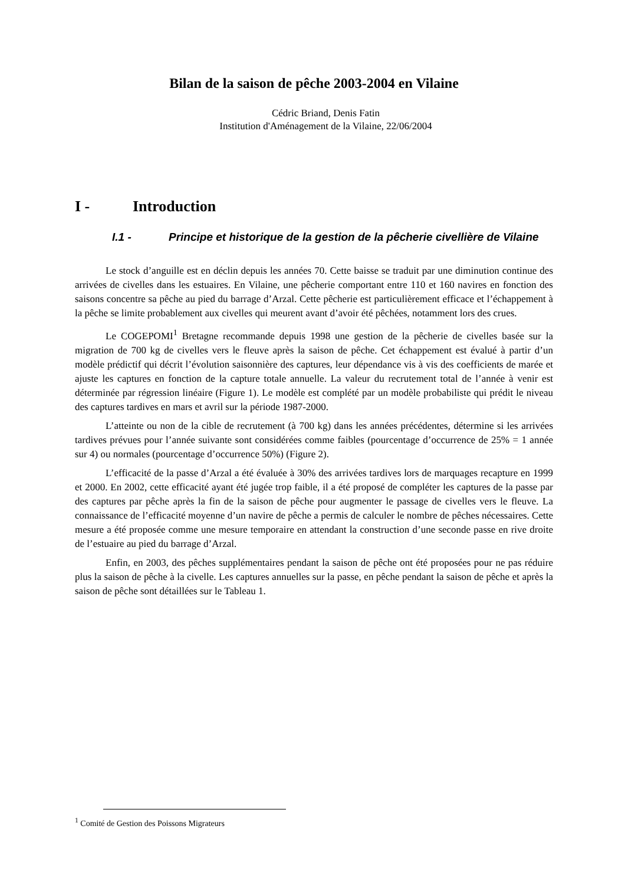Bilan de la saison de pêche 2003-2004 en Vilaine
Cédric Briand, Denis Fatin
Institution d'Aménagement de la Vilaine, 22/06/2004
I - Introduction
I.1 - Principe et historique de la gestion de la pêcherie civellière de Vilaine
Le stock d’anguille est en déclin depuis les années 70. Cette baisse se traduit par une diminution continue des arrivées de civelles dans les estuaires. En Vilaine, une pêcherie comportant entre 110 et 160 navires en fonction des saisons concentre sa pêche au pied du barrage d’Arzal. Cette pêcherie est particulièrement efficace et l’échappement à la pêche se limite probablement aux civelles qui meurent avant d’avoir été pêchées, notamment lors des crues.
Le COGEPOMI<sup>1</sup> Bretagne recommande depuis 1998 une gestion de la pêcherie de civelles basée sur la migration de 700 kg de civelles vers le fleuve après la saison de pêche. Cet échappement est évalué à partir d’un modèle prédictif qui décrit l’évolution saisonnière des captures, leur dépendance vis à vis des coefficients de marée et ajuste les captures en fonction de la capture totale annuelle. La valeur du recrutement total de l’année à venir est déterminée par régression linéaire (Figure 1). Le modèle est complété par un modèle probabiliste qui prédit le niveau des captures tardives en mars et avril sur la période 1987-2000.
L’atteinte ou non de la cible de recrutement (à 700 kg) dans les années précédentes, détermine si les arrivées tardives prévues pour l’année suivante sont considérées comme faibles (pourcentage d’occurrence de 25% = 1 année sur 4) ou normales (pourcentage d’occurrence 50%) (Figure 2).
L’efficacité de la passe d’Arzal a été évaluée à 30% des arrivées tardives lors de marquages recapture en 1999 et 2000. En 2002, cette efficacité ayant été jugée trop faible, il a été proposé de compléter les captures de la passe par des captures par pêche après la fin de la saison de pêche pour augmenter le passage de civelles vers le fleuve. La connaissance de l’efficacité moyenne d’un navire de pêche a permis de calculer le nombre de pêches nécessaires. Cette mesure a été proposée comme une mesure temporaire en attendant la construction d’une seconde passe en rive droite de l’estuaire au pied du barrage d’Arzal.
Enfin, en 2003, des pêches supplémentaires pendant la saison de pêche ont été proposées pour ne pas réduire plus la saison de pêche à la civelle. Les captures annuelles sur la passe, en pêche pendant la saison de pêche et après la saison de pêche sont détaillées sur le Tableau 1.
<sup>1</sup> Comité de Gestion des Poissons Migrateurs